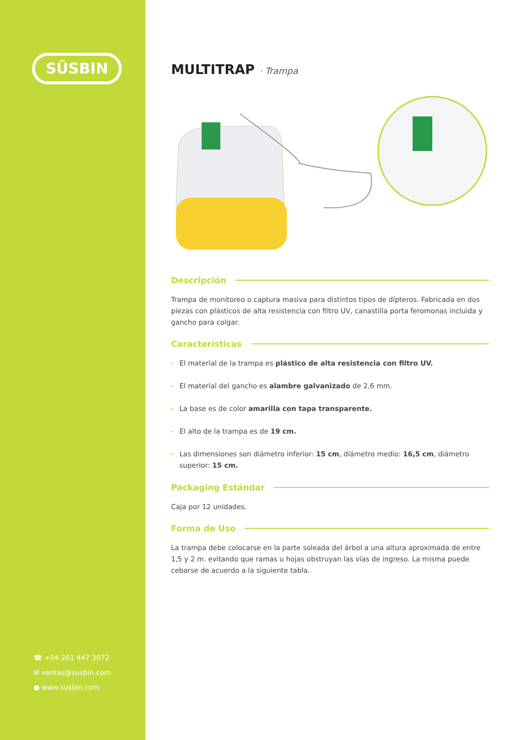SÜSBIN
☎ +54 261 447 3072
✉ ventas@susbin.com
● www.susbin.com
MULTITRAP · Trampa
Descripción
Trampa de monitoreo o captura masiva para distintos tipos de dípteros. Fabricada en dos piezas con plásticos de alta resistencia con filtro UV, canastilla porta feromonas incluida y gancho para colgar.
Características
▸ El material de la trampa es plástico de alta resistencia con filtro UV.
▸ El material del gancho es alambre galvanizado de 2,6 mm.
▸ La base es de color amarilla con tapa transparente.
▸ El alto de la trampa es de 19 cm.
▸ Las dimensiones son diámetro inferior: 15 cm, diámetro medio: 16,5 cm, diámetro superior: 15 cm.
Packaging Estándar
Caja por 12 unidades.
Forma de Uso
La trampa debe colocarse en la parte soleada del árbol a una altura aproximada de entre 1,5 y 2 m. evitando que ramas u hojas obstruyan las vías de ingreso. La misma puede cebarse de acuerdo a la siguiente tabla.